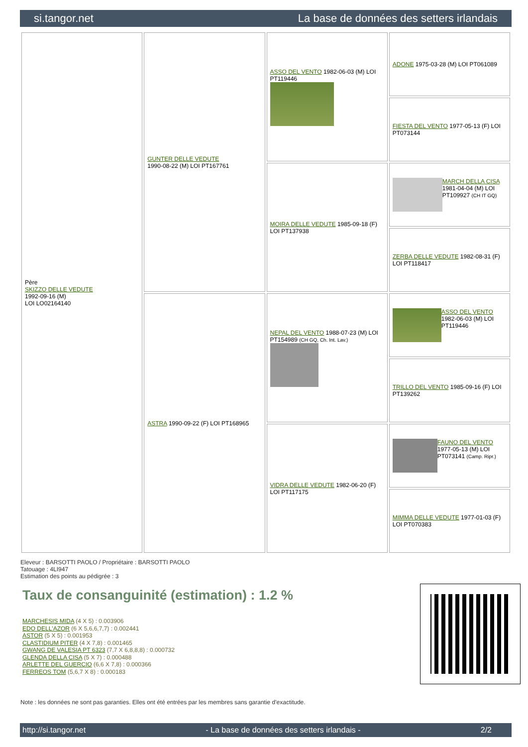si.tangor.net La base de données des setters irlandais
| Père SKIZZO DELLE VEDUTE 1992-09-16 (M) LOI LO02164140 | GUNTER DELLE VEDUTE 1990-08-22 (M) LOI PT167761 | ASSO DEL VENTO 1982-06-03 (M) LOI PT119446 | ADONE 1975-03-28 (M) LOI PT061089 |
| | | | FIESTA DEL VENTO 1977-05-13 (F) LOI PT073144 |
| | | MOIRA DELLE VEDUTE 1985-09-18 (F) LOI PT137938 | MARCH DELLA CISA 1981-04-04 (M) LOI PT109927 (CH IT GQ) |
| | | | ZERBA DELLE VEDUTE 1982-08-31 (F) LOI PT118417 |
| | ASTRA 1990-09-22 (F) LOI PT168965 | NEPAL DEL VENTO 1988-07-23 (M) LOI PT154989 (CH GQ, Ch. Int. Lav.) | ASSO DEL VENTO 1982-06-03 (M) LOI PT119446 |
| | | | TRILLO DEL VENTO 1985-09-16 (F) LOI PT139262 |
| | | VIDRA DELLE VEDUTE 1982-06-20 (F) LOI PT117175 | FAUNO DEL VENTO 1977-05-13 (M) LOI PT073141 (Camp. Ripr.) |
| | | | MIMMA DELLE VEDUTE 1977-01-03 (F) LOI PT070383 |
Eleveur : BARSOTTI PAOLO / Propriétaire : BARSOTTI PAOLO
Tatouage : 4LI947
Estimation des points au pédigrée : 3
Taux de consanguinité (estimation) : 1.2 %
MARCHESIS MIDA (4 X 5) : 0.003906
EDO DELL'AZOR (6 X 5,6,6,7,7) : 0.002441
ASTOR (5 X 5) : 0.001953
CLASTIDIUM PITER (4 X 7,8) : 0.001465
GWANG DE VALESIA PT 6323 (7,7 X 6,8,8,8) : 0.000732
GLENDA DELLA CISA (5 X 7) : 0.000488
ARLETTE DEL GUERCIO (6,6 X 7,8) : 0.000366
FERREOS TOM (5,6,7 X 8) : 0.000183
Note : les données ne sont pas garanties. Elles ont été entrées par les membres sans garantie d'exactitude.
http://si.tangor.net - La base de données des setters irlandais - 2/2